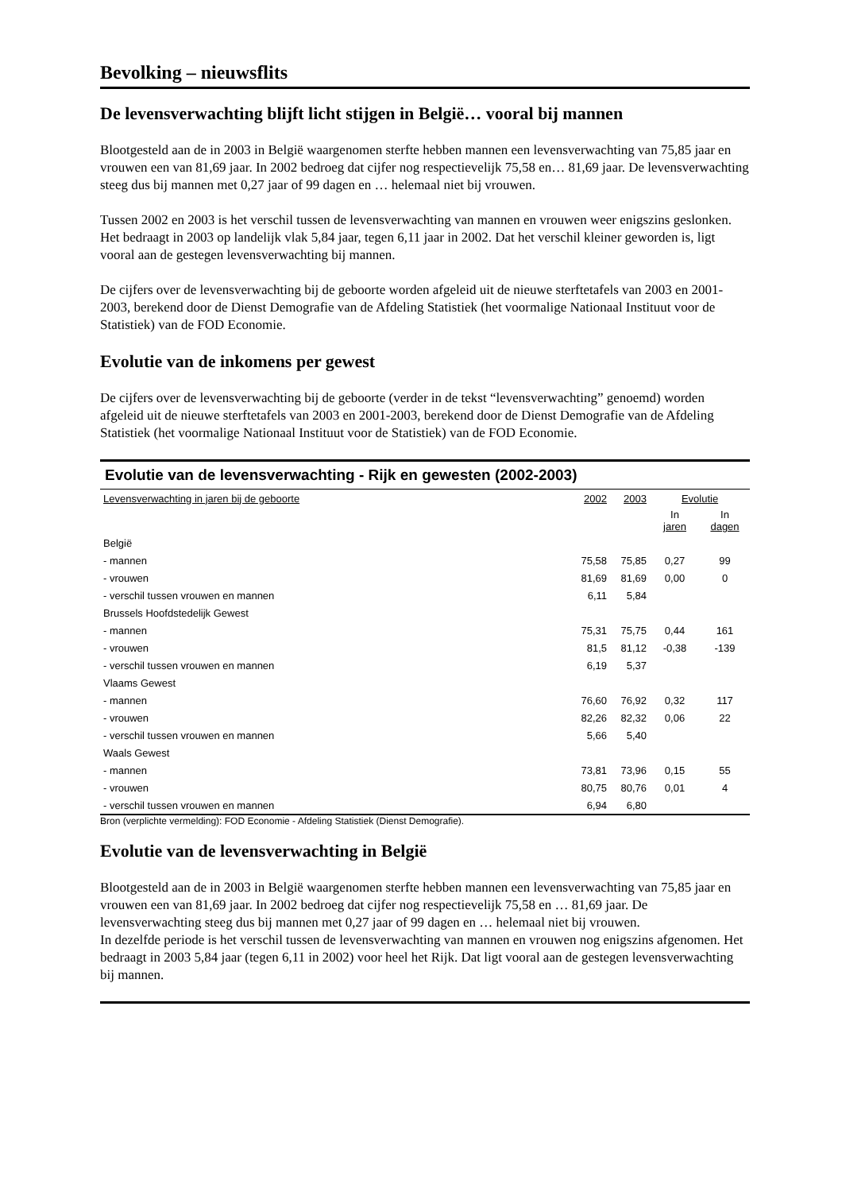Bevolking – nieuwsflits
De levensverwachting blijft licht stijgen in België… vooral bij mannen
Blootgesteld aan de in 2003 in België waargenomen sterfte hebben mannen een levensverwachting van 75,85 jaar en vrouwen een van 81,69 jaar. In 2002 bedroeg dat cijfer nog respectievelijk 75,58 en… 81,69 jaar. De levensverwachting steeg dus bij mannen met 0,27 jaar of 99 dagen en … helemaal niet bij vrouwen.
Tussen 2002 en 2003 is het verschil tussen de levensverwachting van mannen en vrouwen weer enigszins geslonken. Het bedraagt in 2003 op landelijk vlak 5,84 jaar, tegen 6,11 jaar in 2002. Dat het verschil kleiner geworden is, ligt vooral aan de gestegen levensverwachting bij mannen.
De cijfers over de levensverwachting bij de geboorte worden afgeleid uit de nieuwe sterftetafels van 2003 en 2001-2003, berekend door de Dienst Demografie van de Afdeling Statistiek (het voormalige Nationaal Instituut voor de Statistiek) van de FOD Economie.
Evolutie van de inkomens per gewest
De cijfers over de levensverwachting bij de geboorte (verder in de tekst “levensverwachting” genoemd) worden afgeleid uit de nieuwe sterftetafels van 2003 en 2001-2003, berekend door de Dienst Demografie van de Afdeling Statistiek (het voormalige Nationaal Instituut voor de Statistiek) van de FOD Economie.
Evolutie van de levensverwachting - Rijk en gewesten (2002-2003)
| Levensverwachting in jaren bij de geboorte | 2002 | 2003 | Evolutie | |
| --- | --- | --- | --- | --- |
| | | | In jaren | In dagen |
| België | | | | |
| - mannen | 75,58 | 75,85 | 0,27 | 99 |
| - vrouwen | 81,69 | 81,69 | 0,00 | 0 |
| - verschil tussen vrouwen en mannen | 6,11 | 5,84 | | |
| Brussels Hoofdstedelijk Gewest | | | | |
| - mannen | 75,31 | 75,75 | 0,44 | 161 |
| - vrouwen | 81,5 | 81,12 | -0,38 | -139 |
| - verschil tussen vrouwen en mannen | 6,19 | 5,37 | | |
| Vlaams Gewest | | | | |
| - mannen | 76,60 | 76,92 | 0,32 | 117 |
| - vrouwen | 82,26 | 82,32 | 0,06 | 22 |
| - verschil tussen vrouwen en mannen | 5,66 | 5,40 | | |
| Waals Gewest | | | | |
| - mannen | 73,81 | 73,96 | 0,15 | 55 |
| - vrouwen | 80,75 | 80,76 | 0,01 | 4 |
| - verschil tussen vrouwen en mannen | 6,94 | 6,80 | | |
Bron (verplichte vermelding): FOD Economie - Afdeling Statistiek (Dienst Demografie).
Evolutie van de levensverwachting in België
Blootgesteld aan de in 2003 in België waargenomen sterfte hebben mannen een levensverwachting van 75,85 jaar en vrouwen een van 81,69 jaar. In 2002 bedroeg dat cijfer nog respectievelijk 75,58 en … 81,69 jaar. De levensverwachting steeg dus bij mannen met 0,27 jaar of 99 dagen en … helemaal niet bij vrouwen.
In dezelfde periode is het verschil tussen de levensverwachting van mannen en vrouwen nog enigszins afgenomen. Het bedraagt in 2003 5,84 jaar (tegen 6,11 in 2002) voor heel het Rijk. Dat ligt vooral aan de gestegen levensverwachting bij mannen.